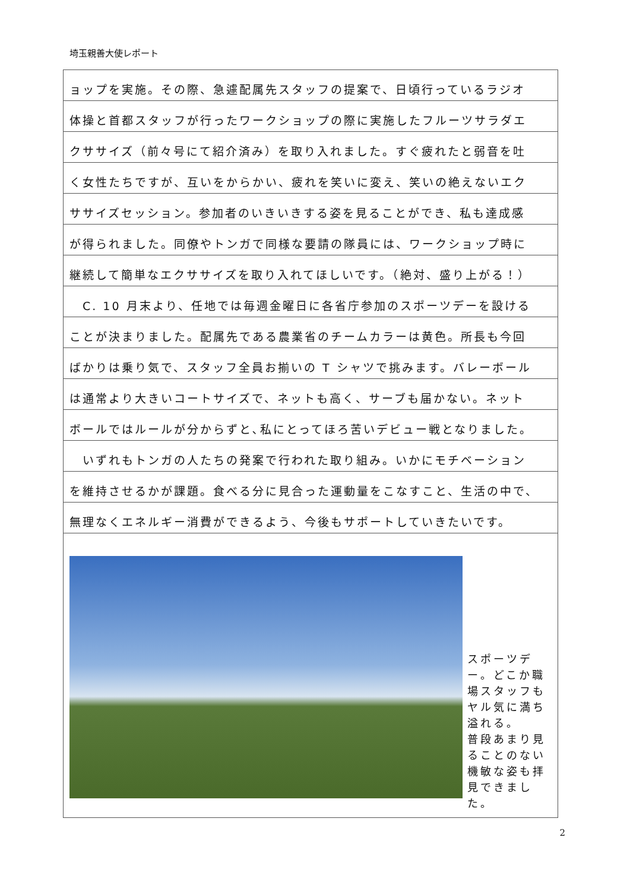埼玉親善大使レポート
ョップを実施。その際、急遽配属先スタッフの提案で、日頃行っているラジオ
体操と首都スタッフが行ったワークショップの際に実施したフルーツサラダエ
クササイズ（前々号にて紹介済み）を取り入れました。すぐ疲れたと弱音を吐
く女性たちですが、互いをからかい、疲れを笑いに変え、笑いの絶えないエク
ササイズセッション。参加者のいきいきする姿を見ることができ、私も達成感
が得られました。同僚やトンガで同様な要請の隊員には、ワークショップ時に
継続して簡単なエクササイズを取り入れてほしいです。（絶対、盛り上がる！）
　C. 10 月末より、任地では毎週金曜日に各省庁参加のスポーツデーを設ける
ことが決まりました。配属先である農業省のチームカラーは黄色。所長も今回
ばかりは乗り気で、スタッフ全員お揃いの T シャツで挑みます。バレーボール
は通常より大きいコートサイズで、ネットも高く、サーブも届かない。ネット
ボールではルールが分からずと､私にとってほろ苦いデビュー戦となりました。
　いずれもトンガの人たちの発案で行われた取り組み。いかにモチベーション
を維持させるかが課題。食べる分に見合った運動量をこなすこと、生活の中で、
無理なくエネルギー消費ができるよう、今後もサポートしていきたいです。
スポーツデー。どこか職場スタッフもヤル気に満ち溢れる。
普段あまり見ることのない機敏な姿も拝見できました。
2